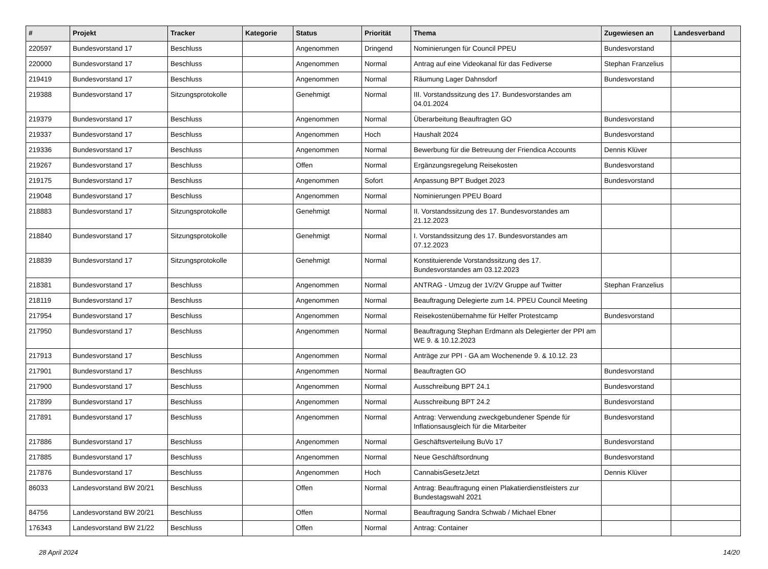| # | Projekt | Tracker | Kategorie | Status | Priorität | Thema | Zugewiesen an | Landesverband |
| --- | --- | --- | --- | --- | --- | --- | --- | --- |
| 220597 | Bundesvorstand 17 | Beschluss | | Angenommen | Dringend | Nominierungen für Council PPEU | Bundesvorstand | |
| 220000 | Bundesvorstand 17 | Beschluss | | Angenommen | Normal | Antrag auf eine Videokanal für das Fediverse | Stephan Franzelius | |
| 219419 | Bundesvorstand 17 | Beschluss | | Angenommen | Normal | Räumung Lager Dahnsdorf | Bundesvorstand | |
| 219388 | Bundesvorstand 17 | Sitzungsprotokolle | | Genehmigt | Normal | III. Vorstandssitzung des 17. Bundesvorstandes am 04.01.2024 | | |
| 219379 | Bundesvorstand 17 | Beschluss | | Angenommen | Normal | Überarbeitung Beauftragten GO | Bundesvorstand | |
| 219337 | Bundesvorstand 17 | Beschluss | | Angenommen | Hoch | Haushalt 2024 | Bundesvorstand | |
| 219336 | Bundesvorstand 17 | Beschluss | | Angenommen | Normal | Bewerbung für die Betreuung der Friendica Accounts | Dennis Klüver | |
| 219267 | Bundesvorstand 17 | Beschluss | | Offen | Normal | Ergänzungsregelung Reisekosten | Bundesvorstand | |
| 219175 | Bundesvorstand 17 | Beschluss | | Angenommen | Sofort | Anpassung BPT Budget 2023 | Bundesvorstand | |
| 219048 | Bundesvorstand 17 | Beschluss | | Angenommen | Normal | Nominierungen PPEU Board | | |
| 218883 | Bundesvorstand 17 | Sitzungsprotokolle | | Genehmigt | Normal | II. Vorstandssitzung des 17. Bundesvorstandes am 21.12.2023 | | |
| 218840 | Bundesvorstand 17 | Sitzungsprotokolle | | Genehmigt | Normal | I. Vorstandssitzung des 17. Bundesvorstandes am 07.12.2023 | | |
| 218839 | Bundesvorstand 17 | Sitzungsprotokolle | | Genehmigt | Normal | Konstituierende Vorstandssitzung des 17. Bundesvorstandes am 03.12.2023 | | |
| 218381 | Bundesvorstand 17 | Beschluss | | Angenommen | Normal | ANTRAG - Umzug der 1V/2V Gruppe auf Twitter | Stephan Franzelius | |
| 218119 | Bundesvorstand 17 | Beschluss | | Angenommen | Normal | Beauftragung Delegierte zum 14. PPEU Council Meeting | | |
| 217954 | Bundesvorstand 17 | Beschluss | | Angenommen | Normal | Reisekostenübernahme für Helfer Protestcamp | Bundesvorstand | |
| 217950 | Bundesvorstand 17 | Beschluss | | Angenommen | Normal | Beauftragung Stephan Erdmann als Delegierter der PPI am WE 9. & 10.12.2023 | | |
| 217913 | Bundesvorstand 17 | Beschluss | | Angenommen | Normal | Anträge zur PPI - GA am Wochenende 9. & 10.12. 23 | | |
| 217901 | Bundesvorstand 17 | Beschluss | | Angenommen | Normal | Beauftragten GO | Bundesvorstand | |
| 217900 | Bundesvorstand 17 | Beschluss | | Angenommen | Normal | Ausschreibung BPT 24.1 | Bundesvorstand | |
| 217899 | Bundesvorstand 17 | Beschluss | | Angenommen | Normal | Ausschreibung BPT 24.2 | Bundesvorstand | |
| 217891 | Bundesvorstand 17 | Beschluss | | Angenommen | Normal | Antrag: Verwendung zweckgebundener Spende für Inflationsausgleich für die Mitarbeiter | Bundesvorstand | |
| 217886 | Bundesvorstand 17 | Beschluss | | Angenommen | Normal | Geschäftsverteilung BuVo 17 | Bundesvorstand | |
| 217885 | Bundesvorstand 17 | Beschluss | | Angenommen | Normal | Neue Geschäftsordnung | Bundesvorstand | |
| 217876 | Bundesvorstand 17 | Beschluss | | Angenommen | Hoch | CannabisGesetzJetzt | Dennis Klüver | |
| 86033 | Landesvorstand BW 20/21 | Beschluss | | Offen | Normal | Antrag: Beauftragung einen Plakatierdienstleisters zur Bundestagswahl 2021 | | |
| 84756 | Landesvorstand BW 20/21 | Beschluss | | Offen | Normal | Beauftragung Sandra Schwab / Michael Ebner | | |
| 176343 | Landesvorstand BW 21/22 | Beschluss | | Offen | Normal | Antrag: Container | | |
28 April 2024 14/20